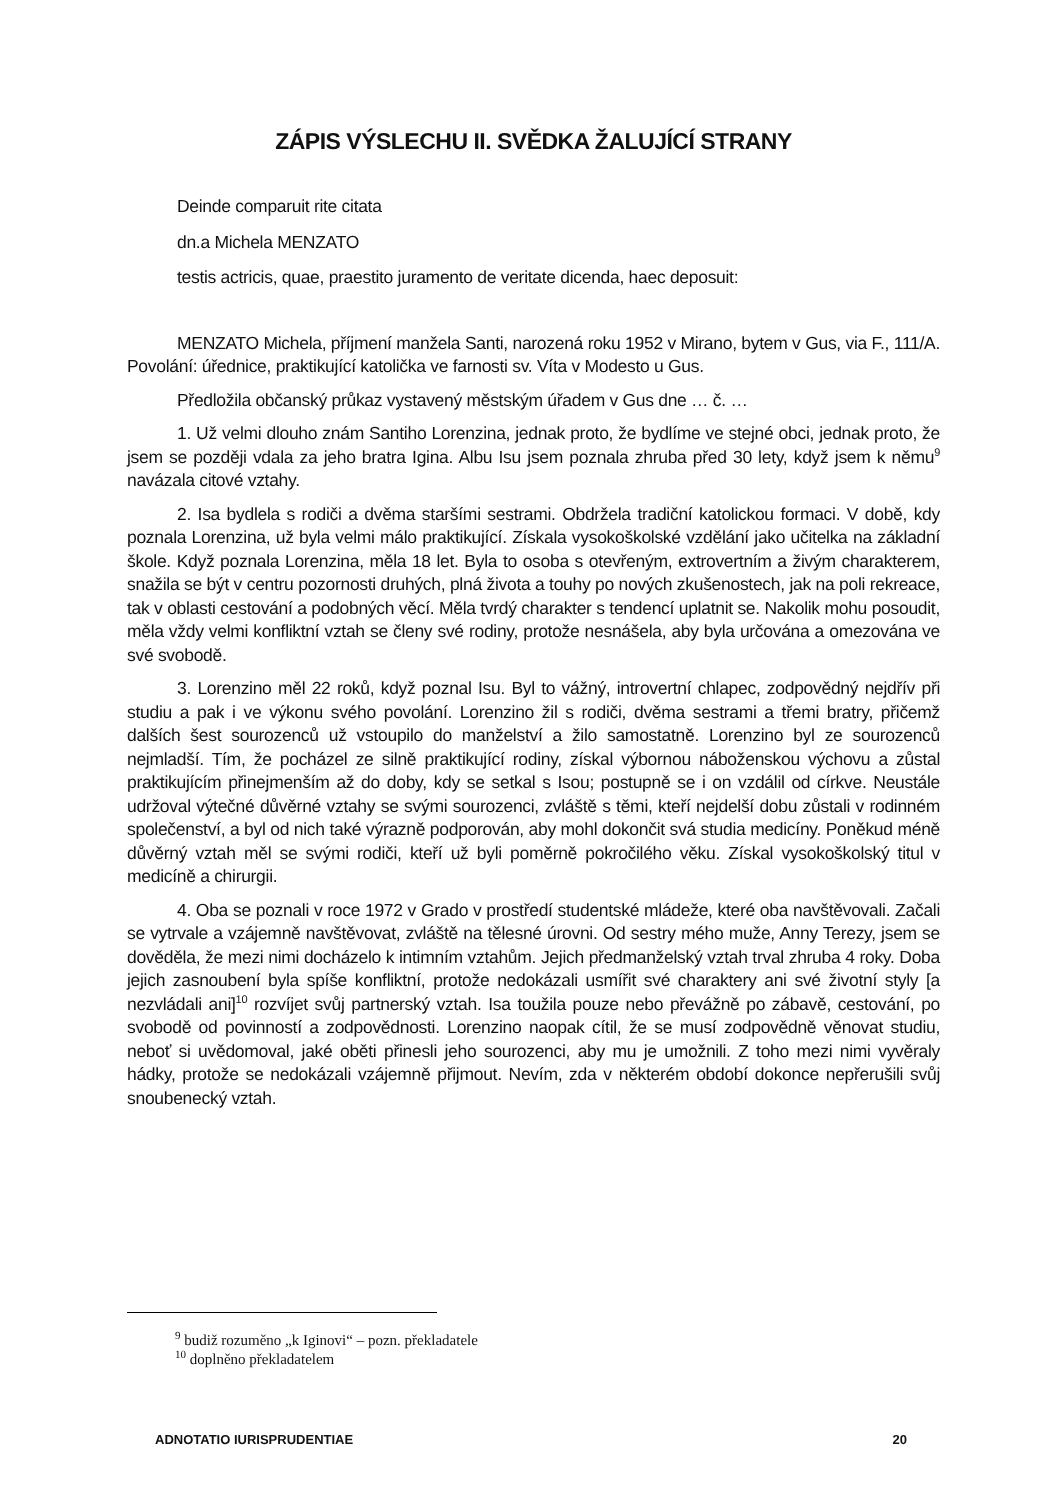ZÁPIS VÝSLECHU II. SVĚDKA ŽALUJÍCÍ STRANY
Deinde comparuit rite citata
dn.a Michela MENZATO
testis actricis, quae, praestito juramento de veritate dicenda, haec deposuit:
MENZATO Michela, příjmení manžela Santi, narozená roku 1952 v Mirano, bytem v Gus, via F., 111/A. Povolání: úřednice, praktikující katolička ve farnosti sv. Víta v Modesto u Gus.
Předložila občanský průkaz vystavený městským úřadem v Gus dne … č. …
1. Už velmi dlouho znám Santiho Lorenzina, jednak proto, že bydlíme ve stejné obci, jednak proto, že jsem se později vdala za jeho bratra Igina. Albu Isu jsem poznala zhruba před 30 lety, když jsem k němu<sup>9</sup> navázala citové vztahy.
2. Isa bydlela s rodiči a dvěma staršími sestrami. Obdržela tradiční katolickou formaci. V době, kdy poznala Lorenzina, už byla velmi málo praktikující. Získala vysokoškolské vzdělání jako učitelka na základní škole. Když poznala Lorenzina, měla 18 let. Byla to osoba s otevřeným, extrovertním a živým charakterem, snažila se být v centru pozornosti druhých, plná života a touhy po nových zkušenostech, jak na poli rekreace, tak v oblasti cestování a podobných věcí. Měla tvrdý charakter s tendencí uplatnit se. Nakolik mohu posoudit, měla vždy velmi konfliktní vztah se členy své rodiny, protože nesnášela, aby byla určována a omezována ve své svobodě.
3. Lorenzino měl 22 roků, když poznal Isu. Byl to vážný, introvertní chlapec, zodpovědný nejdřív při studiu a pak i ve výkonu svého povolání. Lorenzino žil s rodiči, dvěma sestrami a třemi bratry, přičemž dalších šest sourozenců už vstoupilo do manželství a žilo samostatně. Lorenzino byl ze sourozenců nejmladší. Tím, že pocházel ze silně praktikující rodiny, získal výbornou náboženskou výchovu a zůstal praktikujícím přinejmenším až do doby, kdy se setkal s Isou; postupně se i on vzdálil od církve. Neustále udržoval výtečné důvěrné vztahy se svými sourozenci, zvláště s těmi, kteří nejdelší dobu zůstali v rodinném společenství, a byl od nich také výrazně podporován, aby mohl dokončit svá studia medicíny. Poněkud méně důvěrný vztah měl se svými rodiči, kteří už byli poměrně pokročilého věku. Získal vysokoškolský titul v medicíně a chirurgii.
4. Oba se poznali v roce 1972 v Grado v prostředí studentské mládeže, které oba navštěvovali. Začali se vytrvale a vzájemně navštěvovat, zvláště na tělesné úrovni. Od sestry mého muže, Anny Terezy, jsem se dověděla, že mezi nimi docházelo k intimním vztahům. Jejich předmanželský vztah trval zhruba 4 roky. Doba jejich zasnoubení byla spíše konfliktní, protože nedokázali usmířit své charaktery ani své životní styly [a nezvládali ani]<sup>10</sup> rozvíjet svůj partnerský vztah. Isa toužila pouze nebo převážně po zábavě, cestování, po svobodě od povinností a zodpovědnosti. Lorenzino naopak cítil, že se musí zodpovědně věnovat studiu, neboť si uvědomoval, jaké oběti přinesli jeho sourozenci, aby mu je umožnili. Z toho mezi nimi vyvěraly hádky, protože se nedokázali vzájemně přijmout. Nevím, zda v některém období dokonce nepřerušili svůj snoubenecký vztah.
<sup>9</sup> budiž rozuměno „k Iginovi“ – pozn. překladatele
<sup>10</sup> doplněno překladatelem
ADNOTATIO IURISPRUDENTIAE 20